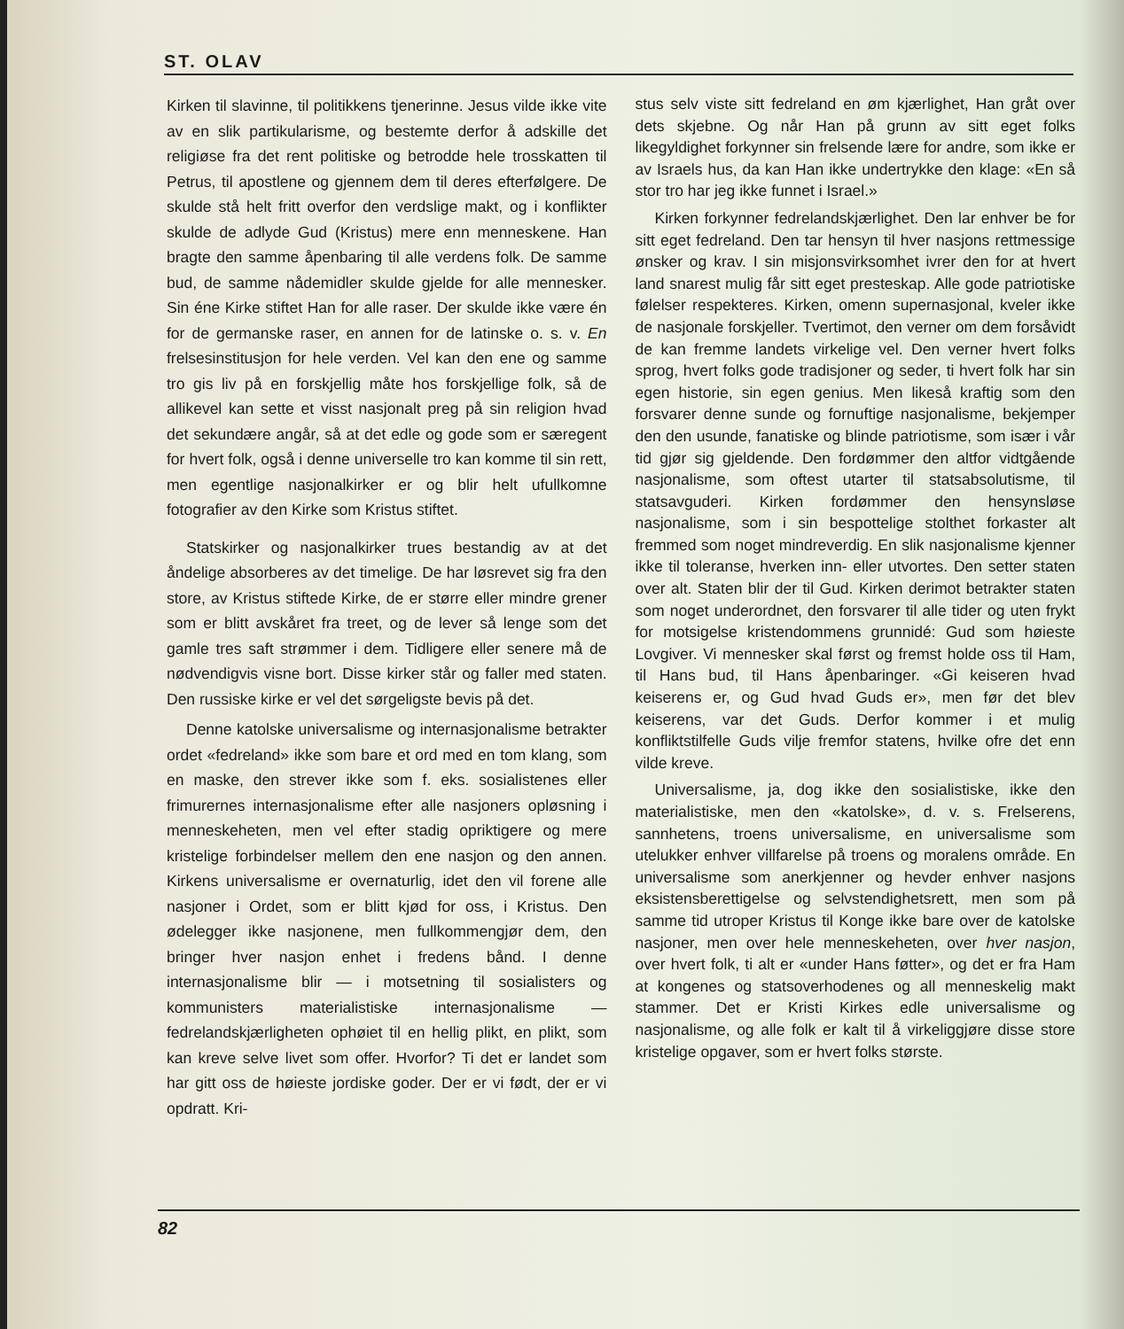ST. OLAV
Kirken til slavinne, til politikkens tjenerinne. Jesus vilde ikke vite av en slik partikularisme, og bestemte derfor å adskille det religiøse fra det rent politiske og betrodde hele trosskatten til Petrus, til apostlene og gjennem dem til deres efterfølgere. De skulde stå helt fritt overfor den verdslige makt, og i konflikter skulde de adlyde Gud (Kristus) mere enn menneskene. Han bragte den samme åpenbaring til alle verdens folk. De samme bud, de samme nådemidler skulde gjelde for alle mennesker. Sin éne Kirke stiftet Han for alle raser. Der skulde ikke være én for de germanske raser, en annen for de latinske o. s. v. En frelsesinstitusjon for hele verden. Vel kan den ene og samme tro gis liv på en forskjellig måte hos forskjellige folk, så de allikevel kan sette et visst nasjonalt preg på sin religion hvad det sekundære angår, så at det edle og gode som er særegent for hvert folk, også i denne universelle tro kan komme til sin rett, men egentlige nasjonalkirker er og blir helt ufullkomne fotografier av den Kirke som Kristus stiftet.
Statskirker og nasjonalkirker trues bestandig av at det åndelige absorberes av det timelige. De har løsrevet sig fra den store, av Kristus stiftede Kirke, de er større eller mindre grener som er blitt avskåret fra treet, og de lever så lenge som det gamle tres saft strømmer i dem. Tidligere eller senere må de nødvendigvis visne bort. Disse kirker står og faller med staten. Den russiske kirke er vel det sørgeligste bevis på det.
Denne katolske universalisme og internasjonalisme betrakter ordet «fedreland» ikke som bare et ord med en tom klang, som en maske, den strever ikke som f. eks. sosialistenes eller frimurernes internasjonalisme efter alle nasjoners opløsning i menneskeheten, men vel efter stadig opriktigere og mere kristelige forbindelser mellem den ene nasjon og den annen. Kirkens universalisme er overnaturlig, idet den vil forene alle nasjoner i Ordet, som er blitt kjød for oss, i Kristus. Den ødelegger ikke nasjonene, men fullkommengjør dem, den bringer hver nasjon enhet i fredens bånd. I denne internasjonalisme blir — i motsetning til sosialisters og kommunisters materialistiske internasjonalisme — fedrelandskjærligheten ophøiet til en hellig plikt, en plikt, som kan kreve selve livet som offer. Hvorfor? Ti det er landet som har gitt oss de høieste jordiske goder. Der er vi født, der er vi opdratt. Kri-
stus selv viste sitt fedreland en øm kjærlighet, Han gråt over dets skjebne. Og når Han på grunn av sitt eget folks likegyldighet forkynner sin frelsende lære for andre, som ikke er av Israels hus, da kan Han ikke undertrykke den klage: «En så stor tro har jeg ikke funnet i Israel.»
Kirken forkynner fedrelandskjærlighet. Den lar enhver be for sitt eget fedreland. Den tar hensyn til hver nasjons rettmessige ønsker og krav. I sin misjonsvirksomhet ivrer den for at hvert land snarest mulig får sitt eget presteskap. Alle gode patriotiske følelser respekteres. Kirken, omenn supernasjonal, kveler ikke de nasjonale forskjeller. Tvertimot, den verner om dem forsåvidt de kan fremme landets virkelige vel. Den verner hvert folks sprog, hvert folks gode tradisjoner og seder, ti hvert folk har sin egen historie, sin egen genius. Men likeså kraftig som den forsvarer denne sunde og fornuftige nasjonalisme, bekjemper den den usunde, fanatiske og blinde patriotisme, som især i vår tid gjør sig gjeldende. Den fordømmer den altfor vidtgående nasjonalisme, som oftest utarter til statsabsolutisme, til statsavguderi. Kirken fordømmer den hensynsløse nasjonalisme, som i sin bespottelige stolthet forkaster alt fremmed som noget mindreverdig. En slik nasjonalisme kjenner ikke til toleranse, hverken inn- eller utvortes. Den setter staten over alt. Staten blir der til Gud. Kirken derimot betrakter staten som noget underordnet, den forsvarer til alle tider og uten frykt for motsigelse kristendommens grunnidé: Gud som høieste Lovgiver. Vi mennesker skal først og fremst holde oss til Ham, til Hans bud, til Hans åpenbaringer. «Gi keiseren hvad keiserens er, og Gud hvad Guds er», men før det blev keiserens, var det Guds. Derfor kommer i et mulig konfliktstilfelle Guds vilje fremfor statens, hvilke ofre det enn vilde kreve.
Universalisme, ja, dog ikke den sosialistiske, ikke den materialistiske, men den «katolske», d. v. s. Frelserens, sannhetens, troens universalisme, en universalisme som utelukker enhver villfarelse på troens og moralens område. En universalisme som anerkjenner og hevder enhver nasjons eksistensberettigelse og selvstendighetsrett, men som på samme tid utroper Kristus til Konge ikke bare over de katolske nasjoner, men over hele menneskeheten, over hver nasjon, over hvert folk, ti alt er «under Hans føtter», og det er fra Ham at kongenes og statsoverhodenes og all menneskelig makt stammer. Det er Kristi Kirkes edle universalisme og nasjonalisme, og alle folk er kalt til å virkeliggjøre disse store kristelige opgaver, som er hvert folks største.
82